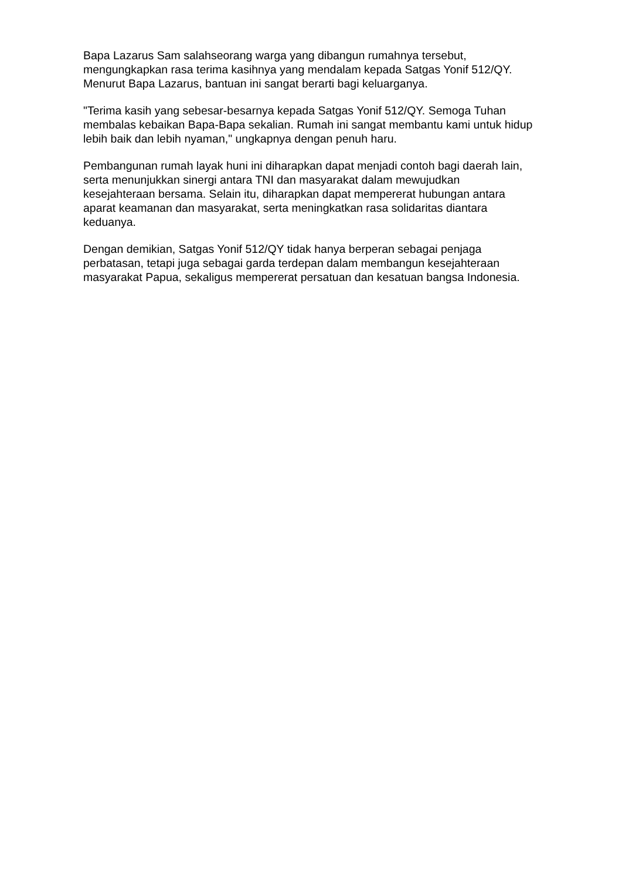Bapa Lazarus Sam salahseorang warga yang dibangun rumahnya tersebut, mengungkapkan rasa terima kasihnya yang mendalam kepada Satgas Yonif 512/QY. Menurut Bapa Lazarus, bantuan ini sangat berarti bagi keluarganya.
"Terima kasih yang sebesar-besarnya kepada Satgas Yonif 512/QY. Semoga Tuhan membalas kebaikan Bapa-Bapa sekalian. Rumah ini sangat membantu kami untuk hidup lebih baik dan lebih nyaman," ungkapnya dengan penuh haru.
Pembangunan rumah layak huni ini diharapkan dapat menjadi contoh bagi daerah lain, serta menunjukkan sinergi antara TNI dan masyarakat dalam mewujudkan kesejahteraan bersama. Selain itu, diharapkan dapat mempererat hubungan antara aparat keamanan dan masyarakat, serta meningkatkan rasa solidaritas diantara keduanya.
Dengan demikian, Satgas Yonif 512/QY tidak hanya berperan sebagai penjaga perbatasan, tetapi juga sebagai garda terdepan dalam membangun kesejahteraan masyarakat Papua, sekaligus mempererat persatuan dan kesatuan bangsa Indonesia.